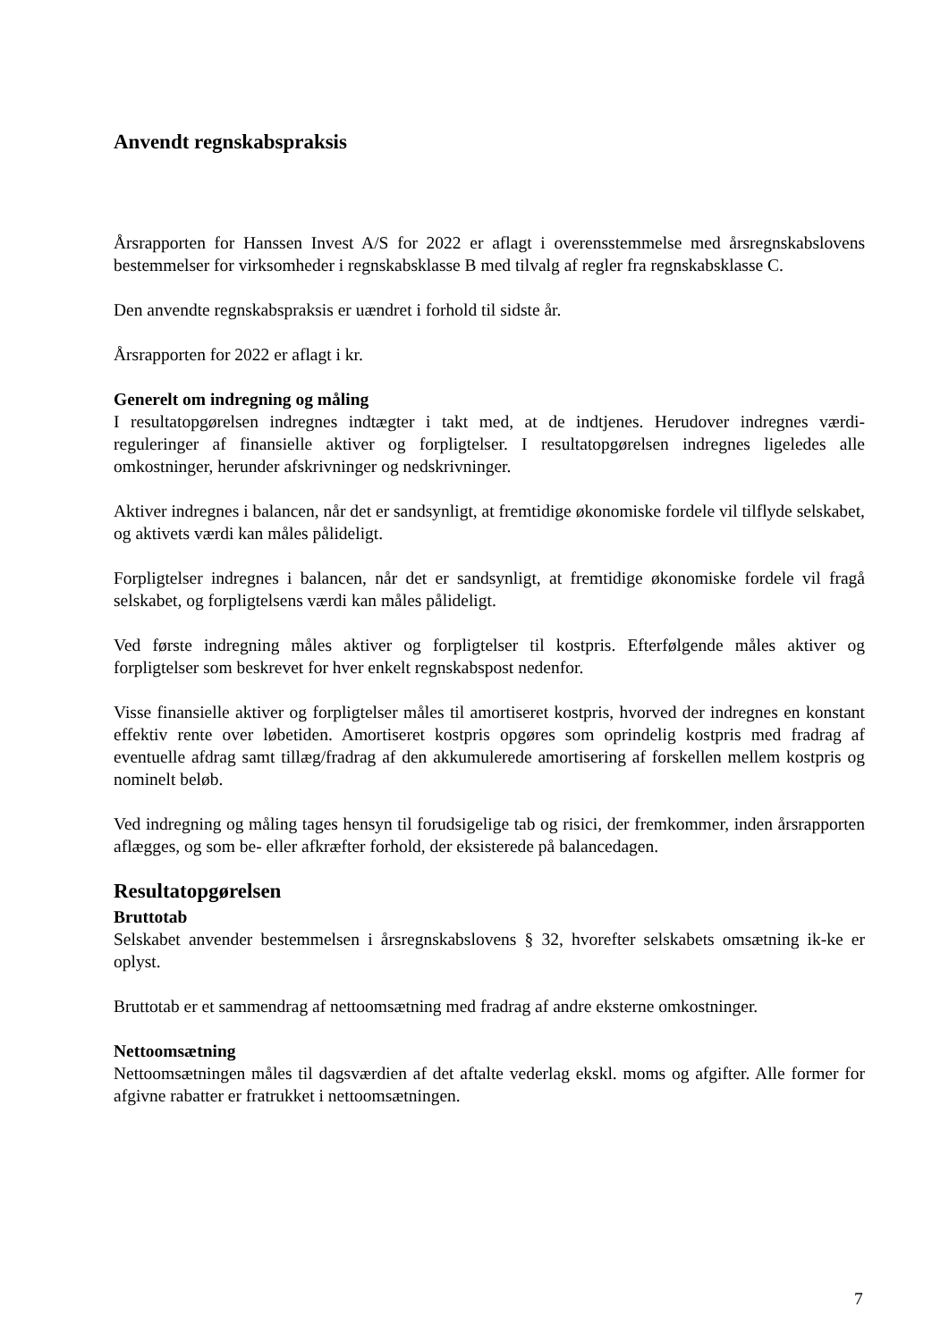Anvendt regnskabspraksis
Årsrapporten for Hanssen Invest A/S for 2022 er aflagt i overensstemmelse med årsregnskabslovens bestemmelser for virksomheder i regnskabsklasse B med tilvalg af regler fra regnskabsklasse C.
Den anvendte regnskabspraksis er uændret i forhold til sidste år.
Årsrapporten for 2022 er aflagt i kr.
Generelt om indregning og måling
I resultatopgørelsen indregnes indtægter i takt med, at de indtjenes. Herudover indregnes værdi-reguleringer af finansielle aktiver og forpligtelser. I resultatopgørelsen indregnes ligeledes alle omkostninger, herunder afskrivninger og nedskrivninger.
Aktiver indregnes i balancen, når det er sandsynligt, at fremtidige økonomiske fordele vil tilflyde selskabet, og aktivets værdi kan måles pålideligt.
Forpligtelser indregnes i balancen, når det er sandsynligt, at fremtidige økonomiske fordele vil fragå selskabet, og forpligtelsens værdi kan måles pålideligt.
Ved første indregning måles aktiver og forpligtelser til kostpris. Efterfølgende måles aktiver og forpligtelser som beskrevet for hver enkelt regnskabspost nedenfor.
Visse finansielle aktiver og forpligtelser måles til amortiseret kostpris, hvorved der indregnes en konstant effektiv rente over løbetiden. Amortiseret kostpris opgøres som oprindelig kostpris med fradrag af eventuelle afdrag samt tillæg/fradrag af den akkumulerede amortisering af forskellen mellem kostpris og nominelt beløb.
Ved indregning og måling tages hensyn til forudsigelige tab og risici, der fremkommer, inden årsrapporten aflægges, og som be- eller afkræfter forhold, der eksisterede på balancedagen.
Resultatopgørelsen
Bruttotab
Selskabet anvender bestemmelsen i årsregnskabslovens § 32, hvorefter selskabets omsætning ik-ke er oplyst.
Bruttotab er et sammendrag af nettoomsætning med fradrag af andre eksterne omkostninger.
Nettoomsætning
Nettoomsætningen måles til dagsværdien af det aftalte vederlag ekskl. moms og afgifter. Alle former for afgivne rabatter er fratrukket i nettoomsætningen.
7